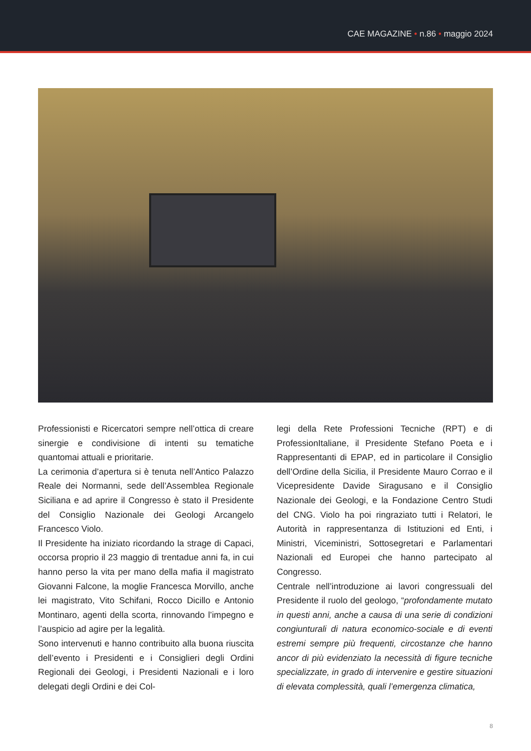CAE MAGAZINE • n.86 • maggio 2024
Professionisti e Ricercatori sempre nell’ottica di creare sinergie e condivisione di intenti su tematiche quantomai attuali e prioritarie.
La cerimonia d’apertura si è tenuta nell’Antico Palazzo Reale dei Normanni, sede dell’Assemblea Regionale Siciliana e ad aprire il Congresso è stato il Presidente del Consiglio Nazionale dei Geologi Arcangelo Francesco Violo.
Il Presidente ha iniziato ricordando la strage di Capaci, occorsa proprio il 23 maggio di trentadue anni fa, in cui hanno perso la vita per mano della mafia il magistrato Giovanni Falcone, la moglie Francesca Morvillo, anche lei magistrato, Vito Schifani, Rocco Dicillo e Antonio Montinaro, agenti della scorta, rinnovando l’impegno e l’auspicio ad agire per la legalità.
Sono intervenuti e hanno contribuito alla buona riuscita dell’evento i Presidenti e i Consiglieri degli Ordini Regionali dei Geologi, i Presidenti Nazionali e i loro delegati degli Ordini e dei Col-
legi della Rete Professioni Tecniche (RPT) e di ProfessionItaliane, il Presidente Stefano Poeta e i Rappresentanti di EPAP, ed in particolare il Consiglio dell’Ordine della Sicilia, il Presidente Mauro Corrao e il Vicepresidente Davide Siragusano e il Consiglio Nazionale dei Geologi, e la Fondazione Centro Studi del CNG. Violo ha poi ringraziato tutti i Relatori, le Autorità in rappresentanza di Istituzioni ed Enti, i Ministri, Viceministri, Sottosegretari e Parlamentari Nazionali ed Europei che hanno partecipato al Congresso.
Centrale nell’introduzione ai lavori congressuali del Presidente il ruolo del geologo, “profondamente mutato in questi anni, anche a causa di una serie di condizioni congiunturali di natura economico-sociale e di eventi estremi sempre più frequenti, circostanze che hanno ancor di più evidenziato la necessità di figure tecniche specializzate, in grado di intervenire e gestire situazioni di elevata complessità, quali l’emergenza climatica,
8